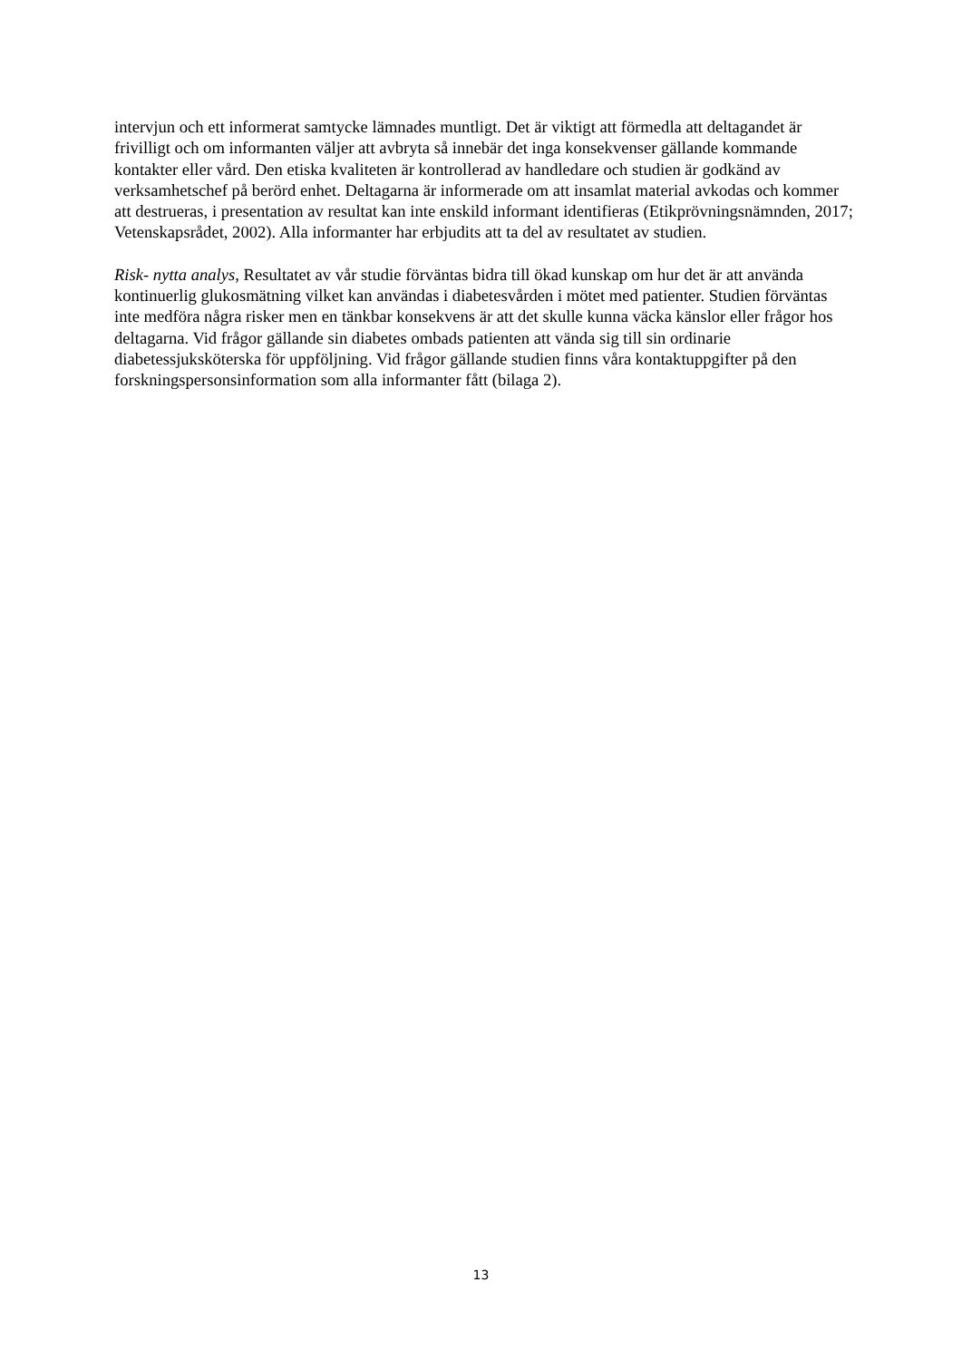intervjun och ett informerat samtycke lämnades muntligt. Det är viktigt att förmedla att deltagandet är frivilligt och om informanten väljer att avbryta så innebär det inga konsekvenser gällande kommande kontakter eller vård. Den etiska kvaliteten är kontrollerad av handledare och studien är godkänd av verksamhetschef på berörd enhet. Deltagarna är informerade om att insamlat material avkodas och kommer att destrueras, i presentation av resultat kan inte enskild informant identifieras (Etikprövningsnämnden, 2017; Vetenskapsrådet, 2002). Alla informanter har erbjudits att ta del av resultatet av studien.
Risk- nytta analys, Resultatet av vår studie förväntas bidra till ökad kunskap om hur det är att använda kontinuerlig glukosmätning vilket kan användas i diabetesvården i mötet med patienter. Studien förväntas inte medföra några risker men en tänkbar konsekvens är att det skulle kunna väcka känslor eller frågor hos deltagarna. Vid frågor gällande sin diabetes ombads patienten att vända sig till sin ordinarie diabetessjuksköterska för uppföljning. Vid frågor gällande studien finns våra kontaktuppgifter på den forskningspersonsinformation som alla informanter fått (bilaga 2).
13